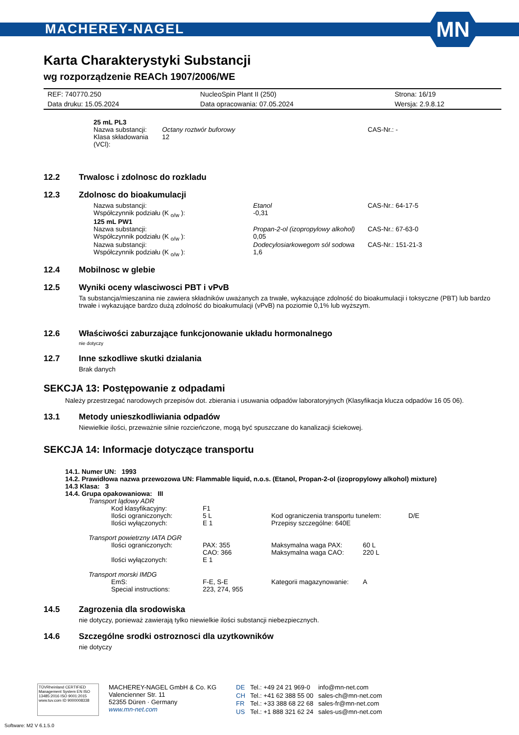MACHEREY-NAGEL
MN
Karta Charakterystyki Substancji
wg rozporządzenie REACh 1907/2006/WE
| REF: 740770.250 | NucleoSpin Plant II (250) | Strona: 16/19 |
| Data druku: 15.05.2024 | Data opracowania: 07.05.2024 | Wersja: 2.9.8.12 |
25 mL PL3
| Nazwa substancji: | Octany roztwór buforowy | CAS-Nr.: - |
| Klasa składowania (VCl): | 12 | |
12.2 Trwalosc i zdolnosc do rozkladu
12.3 Zdolnosc do bioakumulacji
| Nazwa substancji: | Etanol | CAS-Nr.: 64-17-5 |
| Współczynnik podziału (K <sub>o/w</sub> ): | -0,31 | |
125 mL PW1
| Nazwa substancji: | Propan-2-ol (izopropylowy alkohol) | CAS-Nr.: 67-63-0 |
| Współczynnik podziału (K <sub>o/w</sub> ): | 0,05 | |
| Nazwa substancji: | Dodecylosiarkowegom sól sodowa | CAS-Nr.: 151-21-3 |
| Współczynnik podziału (K <sub>o/w</sub> ): | 1,6 | |
12.4 Mobilnosc w glebie
12.5 Wyniki oceny wlasciwosci PBT i vPvB
Ta substancja/mieszanina nie zawiera składników uważanych za trwałe, wykazujące zdolność do bioakumulacji i toksyczne (PBT) lub bardzo trwałe i wykazujące bardzo dużą zdolność do bioakumulacji (vPvB) na poziomie 0,1% lub wyższym.
12.6 Właściwości zaburzające funkcjonowanie układu hormonalnego
nie dotyczy
12.7 Inne szkodliwe skutki dzialania
Brak danych
SEKCJA 13: Postępowanie z odpadami
Należy przestrzegać narodowych przepisów dot. zbierania i usuwania odpadów laboratoryjnych (Klasyfikacja klucza odpadów 16 05 06).
13.1 Metody unieszkodliwiania odpadów
Niewielkie ilości, przeważnie silnie rozcieńczone, mogą być spuszczane do kanalizacji ściekowej.
SEKCJA 14: Informacje dotyczące transportu
14.1. Numer UN: 1993
14.2. Prawidłowa nazwa przewozowa UN: Flammable liquid, n.o.s. (Etanol, Propan-2-ol (izopropylowy alkohol) mixture)
14.3 Klasa: 3
14.4. Grupa opakowaniowa: III
Transport lądowy ADR
| Kod klasyfikacyjny: | F1 | | |
| Ilości ograniczonych: | 5 L | Kod ograniczenia transportu tunelem: | D/E |
| Ilości wyłączonych: | E 1 | Przepisy szczególne: 640E | |
Transport powietrzny IATA DGR
| Ilości ograniczonych: | PAX: 355 CAO: 366 | Maksymalna waga PAX: Maksymalna waga CAO: | 60 L 220 L |
| Ilości wyłączonych: | E 1 | | |
Transport morski IMDG
| EmS: | F-E, S-E | Kategorii magazynowanie: | A |
| Special instructions: | 223, 274, 955 | | |
14.5 Zagrozenia dla srodowiska
nie dotyczy, ponieważ zawierają tylko niewielkie ilości substancji niebezpiecznych.
14.6 Szczególne srodki ostroznosci dla uzytkowników
nie dotyczy
TÜVRheinland CERTIFIED Management System EN ISO 13485:2016 ISO 9001:2015 www.tuv.com ID 9000008338
MACHEREY-NAGEL GmbH & Co. KG
Valencienner Str. 11
52355 Düren · Germany
www.mn-net.com
| DE | Tel.: +49 24 21 969-0 | info@mn-net.com |
| CH | Tel.: +41 62 388 55 00 | sales-ch@mn-net.com |
| FR | Tel.: +33 388 68 22 68 | sales-fr@mn-net.com |
| US | Tel.: +1 888 321 62 24 | sales-us@mn-net.com |
Software: M2 V 6.1.5.0